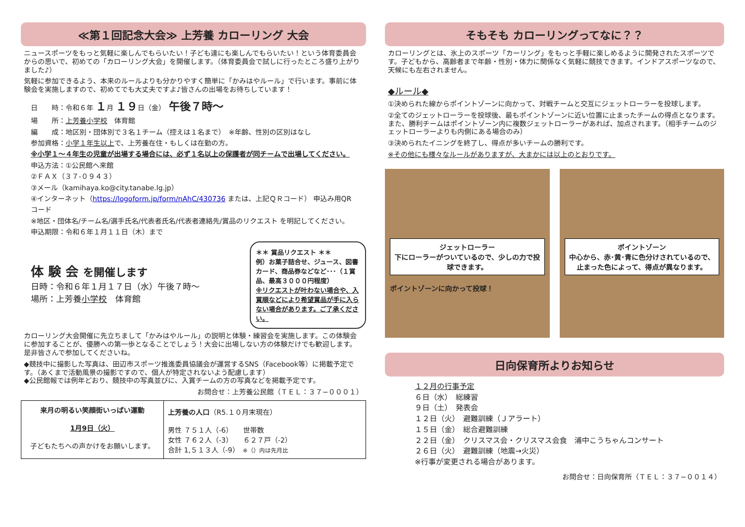≪第１回記念大会≫ 上芳養 カローリング 大会
ニュースポーツをもっと気軽に楽しんでもらいたい！子ども達にも楽しんでもらいたい！という体育委員会からの思いで、初めての「カローリング大会」を開催します。（体育委員会で試しに行ったところ盛り上がりました♪）
気軽に参加できるよう、本来のルールよりも分かりやすく簡単に「かみはやルール」で行います。事前に体験会を実施しますので、初めてでも大丈夫ですよ♪皆さんの出場をお待ちしています！
日　　時：令和６年 １月 １９日（金）　午後７時～
場　　所：上芳養小学校　体育館
編　　成：地区別・団体別で３名１チーム（控えは１名まで）　※年齢、性別の区別はなし
参加資格：小学１年生以上で、上芳養在住・もしくは在勤の方。
※小学１～４年生の児童が出場する場合には、必ず１名以上の保護者が同チームで出場してください。
申込方法：①公民館へ来館
②ＦＡＸ（３７-０９４３）
③メール（kamihaya.ko@city.tanabe.lg.jp）
④インターネット（https://logoform.jp/form/nAhC/430736 または、上記ＱＲコード） 申込み用QRコード
※地区・団体名/チーム名/選手氏名/代表者氏名/代表者連絡先/賞品のリクエスト を明記してください。
申込期限：令和６年１月１１日（木）まで
体 験 会 を開催します
日時：令和６年１月１７日（水）午後７時～
場所：上芳養小学校　体育館
＊＊ 賞品リクエスト ＊＊
例）お菓子詰合せ、ジュース、図書カード、商品券などなど･･･（１賞品、最高３０００円程度）
※リクエストが叶わない場合や、入賞順などにより希望賞品が手に入らない場合があります。ご了承ください。
カローリング大会開催に先立ちまして「かみはやルール」の説明と体験・練習会を実施します。この体験会に参加することが、優勝への第一歩となることでしょう！大会に出場しない方の体験だけでも歓迎します。是非皆さんで参加してくださいね。
◆競技中に撮影した写真は、田辺市スポーツ推進委員協議会が運営するSNS（Facebook等）に掲載予定です。（あくまで活動風景の撮影ですので、個人が特定されないよう配慮します）
◆公民館報では例年どおり、競技中の写真並びに、入賞チームの方の写真などを掲載予定です。
お問合せ：上芳養公民館（ＴＥＬ：３７−０００１）
| 来月の明るい笑顔街いっぱい運動 1月9日（火） 子どもたちへの声かけをお願いします。 | 上芳養の人口 （R5.１０月末現在） 男性 ７５１人（-6） 世帯数 女性 ７６２人（-3） ６２７戸（-2） 合計 1,５１３人（-9） ※（）内は先月比 |
そもそも カローリングってなに？？
カローリングとは、氷上のスポーツ「カーリング」をもっと手軽に楽しめるように開発されたスポーツです。子どもから、高齢者まで年齢・性別・体力に関係なく気軽に競技できます。インドアスポーツなので、天候にも左右されません。
◆ルール◆
①決められた線からポイントゾーンに向かって、対戦チームと交互にジェットローラーを投球します。
②全てのジェットローラーを投球後、最もポイントゾーンに近い位置に止まったチームの得点となります。また、勝利チームはポイントゾーン内に複数ジェットローラーがあれば、加点されます。（相手チームのジェットローラーよりも内側にある場合のみ）
③決められたイニングを終了し、得点が多いチームの勝利です。
※その他にも様々なルールがありますが、大まかには以上のとおりです。
ジェットローラー
下にローラーがついているので、少しの力で投球できます。
ポイントゾーンに向かって投球！
ポイントゾーン
中心から、赤･黄･青に色分けされているので、止まった色によって、得点が異なります。
日向保育所よりお知らせ
１２月の行事予定
６日（水）　総練習
９日（土）　発表会
１２日（火）　避難訓練（Ｊアラート）
１５日（金）　総合避難訓練
２２日（金）　クリスマス会・クリスマス会食　浦中こうちゃんコンサート
２６日（火）　避難訓練（地震→火災）
※行事が変更される場合があります。
お問合せ：日向保育所（ＴＥＬ：３７−００１４）